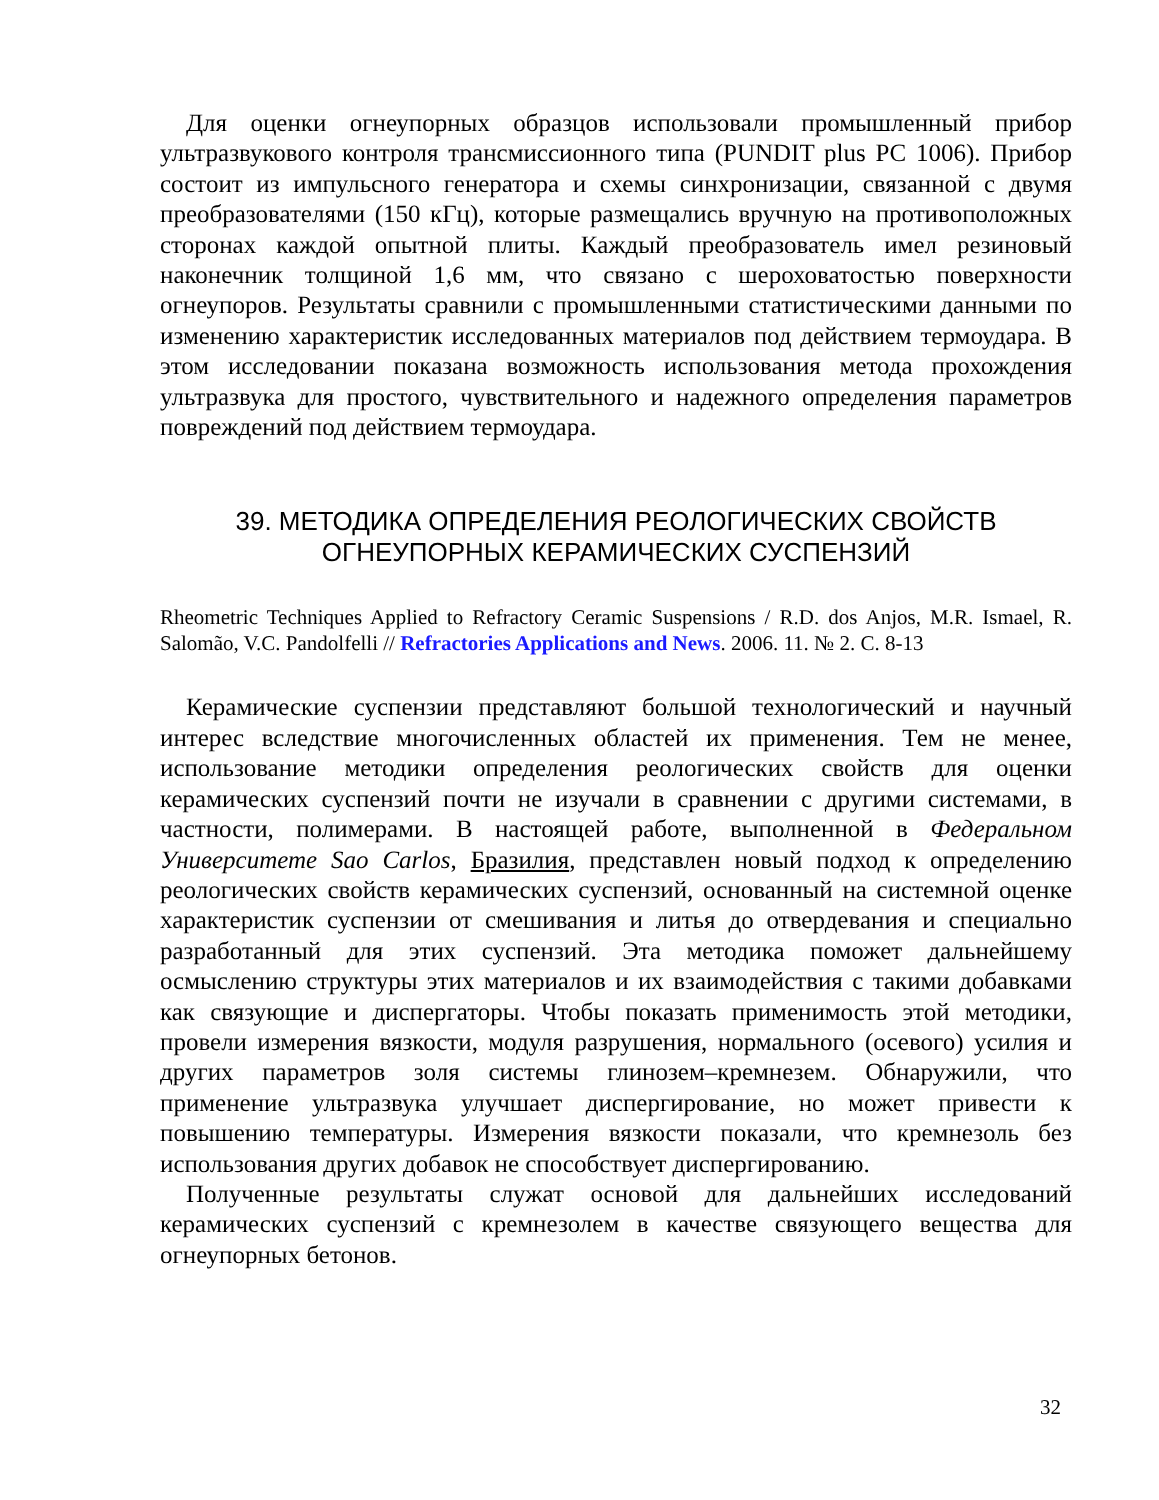Для оценки огнеупорных образцов использовали промышленный прибор ультразвукового контроля трансмиссионного типа (PUNDIT plus PC 1006). Прибор состоит из импульсного генератора и схемы синхронизации, связанной с двумя преобразователями (150 кГц), которые размещались вручную на противоположных сторонах каждой опытной плиты. Каждый преобразователь имел резиновый наконечник толщиной 1,6 мм, что связано с шероховатостью поверхности огнеупоров. Результаты сравнили с промышленными статистическими данными по изменению характеристик исследованных материалов под действием термоудара. В этом исследовании показана возможность использования метода прохождения ультразвука для простого, чувствительного и надежного определения параметров повреждений под действием термоудара.
39. МЕТОДИКА ОПРЕДЕЛЕНИЯ РЕОЛОГИЧЕСКИХ СВОЙСТВ
ОГНЕУПОРНЫХ КЕРАМИЧЕСКИХ СУСПЕНЗИЙ
Rheometric Techniques Applied to Refractory Ceramic Suspensions / R.D. dos Anjos, M.R. Ismael, R. Salomão, V.C. Pandolfelli // Refractories Applications and News. 2006. 11. № 2. С. 8-13
Керамические суспензии представляют большой технологический и научный интерес вследствие многочисленных областей их применения. Тем не менее, использование методики определения реологических свойств для оценки керамических суспензий почти не изучали в сравнении с другими системами, в частности, полимерами. В настоящей работе, выполненной в Федеральном Университете Sao Carlos, Бразилия, представлен новый подход к определению реологических свойств керамических суспензий, основанный на системной оценке характеристик суспензии от смешивания и литья до отвердевания и специально разработанный для этих суспензий. Эта методика поможет дальнейшему осмыслению структуры этих материалов и их взаимодействия с такими добавками как связующие и диспергаторы. Чтобы показать применимость этой методики, провели измерения вязкости, модуля разрушения, нормального (осевого) усилия и других параметров золя системы глинозем–кремнезем. Обнаружили, что применение ультразвука улучшает диспергирование, но может привести к повышению температуры. Измерения вязкости показали, что кремнезоль без использования других добавок не способствует диспергированию.
Полученные результаты служат основой для дальнейших исследований керамических суспензий с кремнезолем в качестве связующего вещества для огнеупорных бетонов.
32